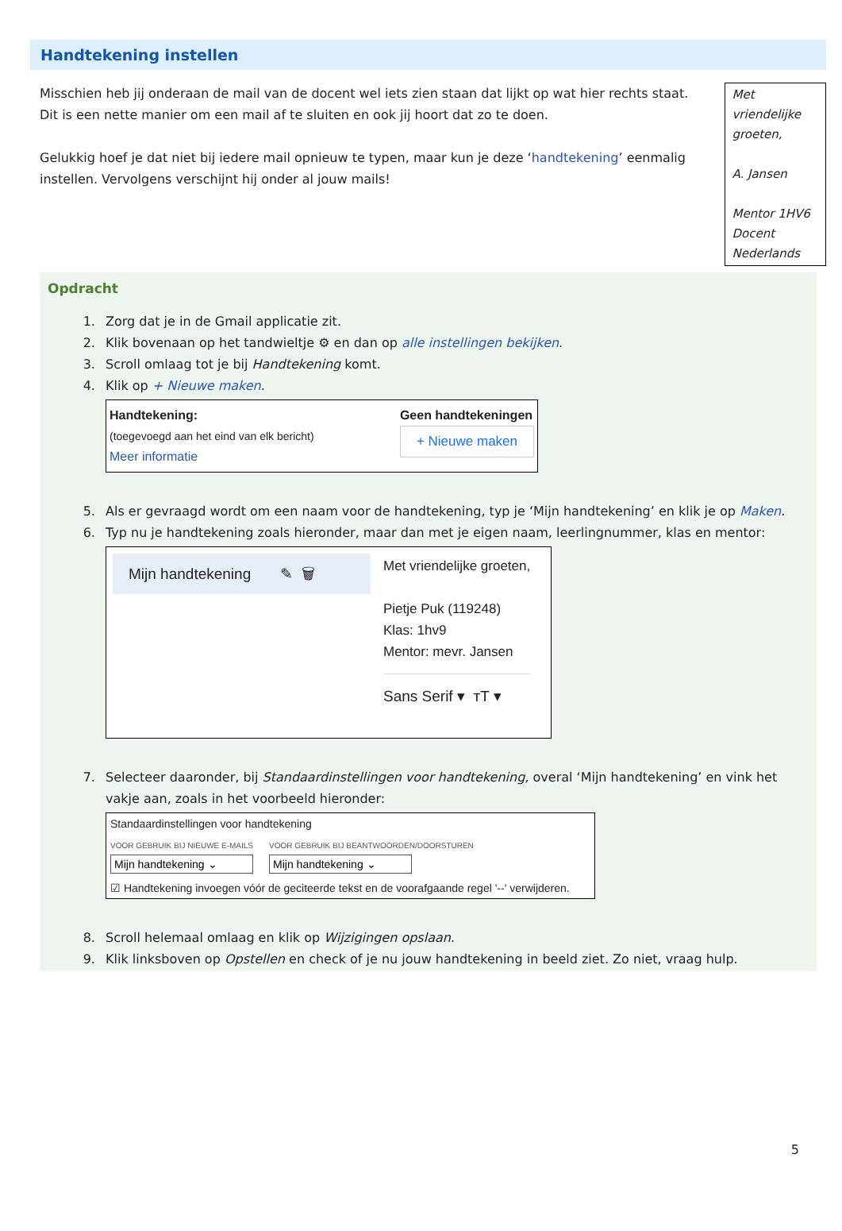Handtekening instellen
Misschien heb jij onderaan de mail van de docent wel iets zien staan dat lijkt op wat hier rechts staat. Dit is een nette manier om een mail af te sluiten en ook jij hoort dat zo te doen.
Gelukkig hoef je dat niet bij iedere mail opnieuw te typen, maar kun je deze ‘handtekening’ eenmalig instellen. Vervolgens verschijnt hij onder al jouw mails!
Met vriendelijke groeten,
A. Jansen
Mentor 1HV6
Docent Nederlands
Opdracht
1. Zorg dat je in de Gmail applicatie zit.
2. Klik bovenaan op het tandwieltje ⚙ en dan op alle instellingen bekijken.
3. Scroll omlaag tot je bij Handtekening komt.
4. Klik op + Nieuwe maken.
Handtekening:
(toegevoegd aan het eind van elk bericht)
Meer informatie
Geen handtekeningen
+ Nieuwe maken
5. Als er gevraagd wordt om een naam voor de handtekening, typ je ‘Mijn handtekening’ en klik je op Maken.
6. Typ nu je handtekening zoals hieronder, maar dan met je eigen naam, leerlingnummer, klas en mentor:
Mijn handtekening ✎ 🗑
Met vriendelijke groeten,
Pietje Puk (119248)
Klas: 1hv9
Mentor: mevr. Jansen
Sans Serif ▾ тT ▾
7. Selecteer daaronder, bij Standaardinstellingen voor handtekening, overal ‘Mijn handtekening’ en vink het vakje aan, zoals in het voorbeeld hieronder:
Standaardinstellingen voor handtekening
VOOR GEBRUIK BIJ NIEUWE E-MAILS
Mijn handtekening ⌄
VOOR GEBRUIK BIJ BEANTWOORDEN/DOORSTUREN
Mijn handtekening ⌄
☑ Handtekening invoegen vóór de geciteerde tekst en de voorafgaande regel '--' verwijderen.
8. Scroll helemaal omlaag en klik op Wijzigingen opslaan.
9. Klik linksboven op Opstellen en check of je nu jouw handtekening in beeld ziet. Zo niet, vraag hulp.
5